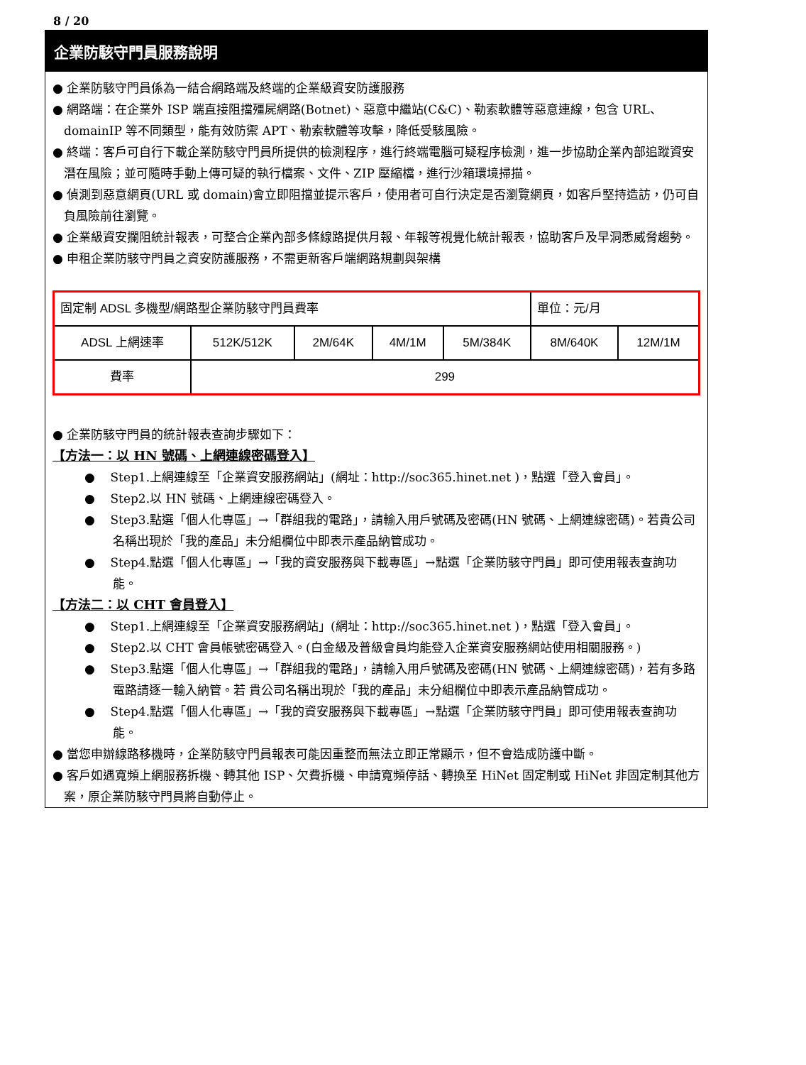8 / 20
企業防駭守門員服務說明
● 企業防駭守門員係為一結合網路端及終端的企業級資安防護服務
● 網路端：在企業外 ISP 端直接阻擋殭屍網路(Botnet)、惡意中繼站(C&C)、勒索軟體等惡意連線，包含 URL、domainIP 等不同類型，能有效防禦 APT、勒索軟體等攻擊，降低受駭風險。
● 終端：客戶可自行下載企業防駭守門員所提供的檢測程序，進行終端電腦可疑程序檢測，進一步協助企業內部追蹤資安潛在風險；並可隨時手動上傳可疑的執行檔案、文件、ZIP 壓縮檔，進行沙箱環境掃描。
● 偵測到惡意網頁(URL 或 domain)會立即阻擋並提示客戶，使用者可自行決定是否瀏覽網頁，如客戶堅持造訪，仍可自負風險前往瀏覽。
● 企業級資安攔阻統計報表，可整合企業內部多條線路提供月報、年報等視覺化統計報表，協助客戶及早洞悉威脅趨勢。
● 申租企業防駭守門員之資安防護服務，不需更新客戶端網路規劃與架構
| 固定制 ADSL 多機型/網路型企業防駭守門員費率 | | | | | 單位：元/月 | |
| ADSL 上網速率 | 512K/512K | 2M/64K | 4M/1M | 5M/384K | 8M/640K | 12M/1M |
| 費率 | 299 | | | | | |
● 企業防駭守門員的統計報表查詢步驟如下：
【方法一：以 HN 號碼、上網連線密碼登入】
● Step1.上網連線至「企業資安服務網站」(網址：http://soc365.hinet.net )，點選「登入會員」。
● Step2.以 HN 號碼、上網連線密碼登入。
● Step3.點選「個人化專區」→「群組我的電路」，請輸入用戶號碼及密碼(HN 號碼、上網連線密碼)。若貴公司名稱出現於「我的產品」未分組欄位中即表示產品納管成功。
● Step4.點選「個人化專區」→「我的資安服務與下載專區」→點選「企業防駭守門員」即可使用報表查詢功能。
【方法二：以 CHT 會員登入】
● Step1.上網連線至「企業資安服務網站」(網址：http://soc365.hinet.net )，點選「登入會員」。
● Step2.以 CHT 會員帳號密碼登入。(白金級及普級會員均能登入企業資安服務網站使用相關服務。)
● Step3.點選「個人化專區」→「群組我的電路」，請輸入用戶號碼及密碼(HN 號碼、上網連線密碼)，若有多路電路請逐一輸入納管。若 貴公司名稱出現於「我的產品」未分組欄位中即表示產品納管成功。
● Step4.點選「個人化專區」→「我的資安服務與下載專區」→點選「企業防駭守門員」即可使用報表查詢功能。
● 當您申辦線路移機時，企業防駭守門員報表可能因重整而無法立即正常顯示，但不會造成防護中斷。
● 客戶如遇寬頻上網服務拆機、轉其他 ISP、欠費拆機、申請寬頻停話、轉換至 HiNet 固定制或 HiNet 非固定制其他方案，原企業防駭守門員將自動停止。